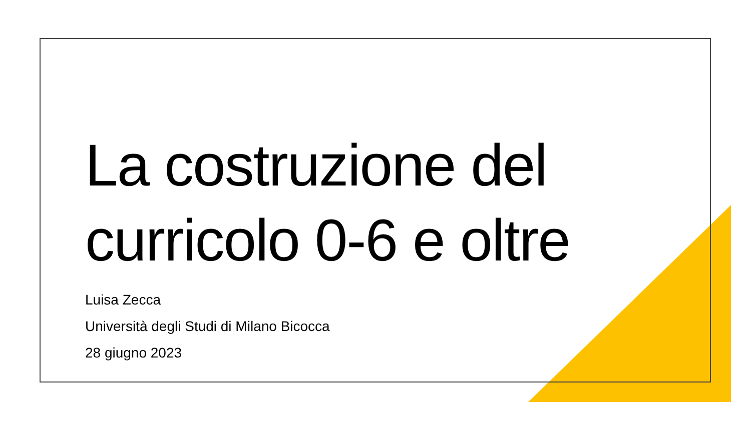La costruzione del
curricolo 0-6 e oltre
Luisa Zecca
Università degli Studi di Milano Bicocca
28 giugno 2023